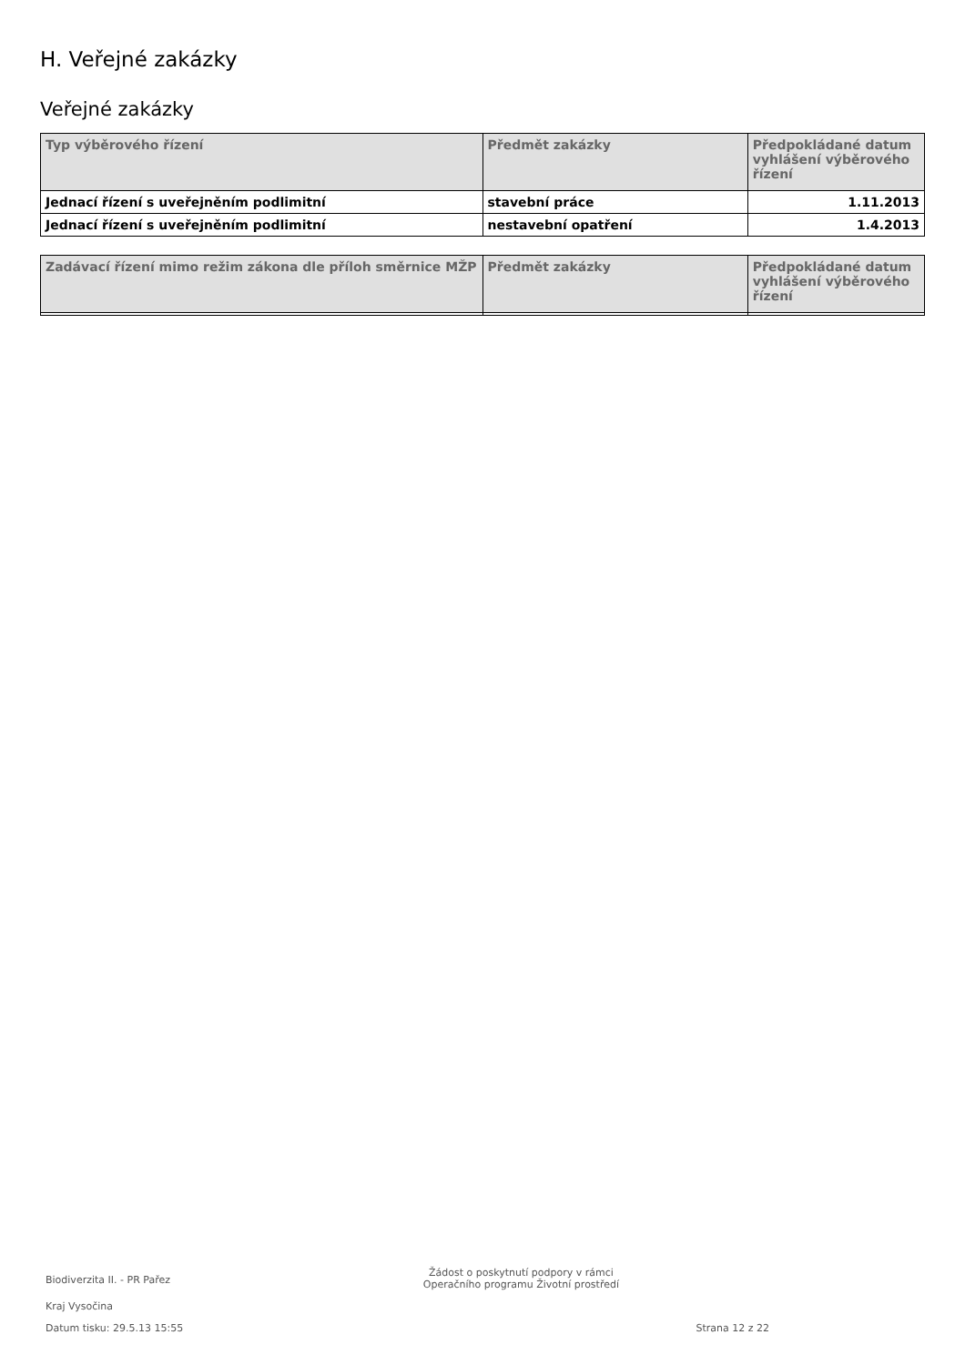H. Veřejné zakázky
Veřejné zakázky
| Typ výběrového řízení | Předmět zakázky | Předpokládané datum vyhlášení výběrového řízení |
| --- | --- | --- |
| Jednací řízení s uveřejněním podlimitní | stavební práce | 1.11.2013 |
| Jednací řízení s uveřejněním podlimitní | nestavební opatření | 1.4.2013 |
| Zadávací řízení mimo režim zákona dle příloh směrnice MŽP | Předmět zakázky | Předpokládané datum vyhlášení výběrového řízení |
| --- | --- | --- |
Biodiverzita II. - PR Pařez
Žádost o poskytnutí podpory v rámci
Operačního programu Životní prostředí
Kraj Vysočina
Datum tisku: 29.5.13 15:55 Strana 12 z 22